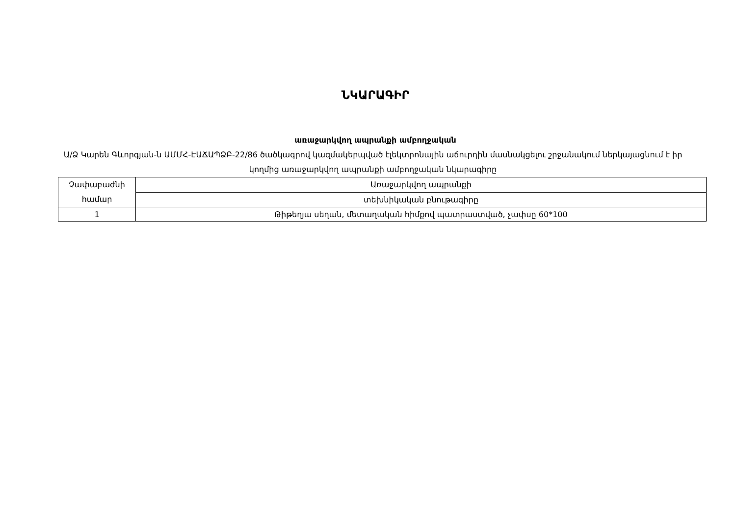ՆԿԱՐԱԳԻՐ
առաջարկվող ապրանքի ամբողջական
Ա/Ձ Կարեն Գևորգյան-ն ԱՄՄՀ-ԷԱՃԱՊՁԲ-22/86 ծածկագրով կազմակերպված էլեկտրոնային աճուրդին մասնակցելու շրջանակում ներկայացնում է իր կողմից առաջարկվող ապրանքի ամբողջական նկարագիրը
| Չափաբաժնի համար | Առաջարկվող ապրանքի |
| | տեխնիկական բնութագիրը |
| 1 | Թիթեղյա սեղան, մետաղական հիմքով պատրաստված, չափսը 60*100 |